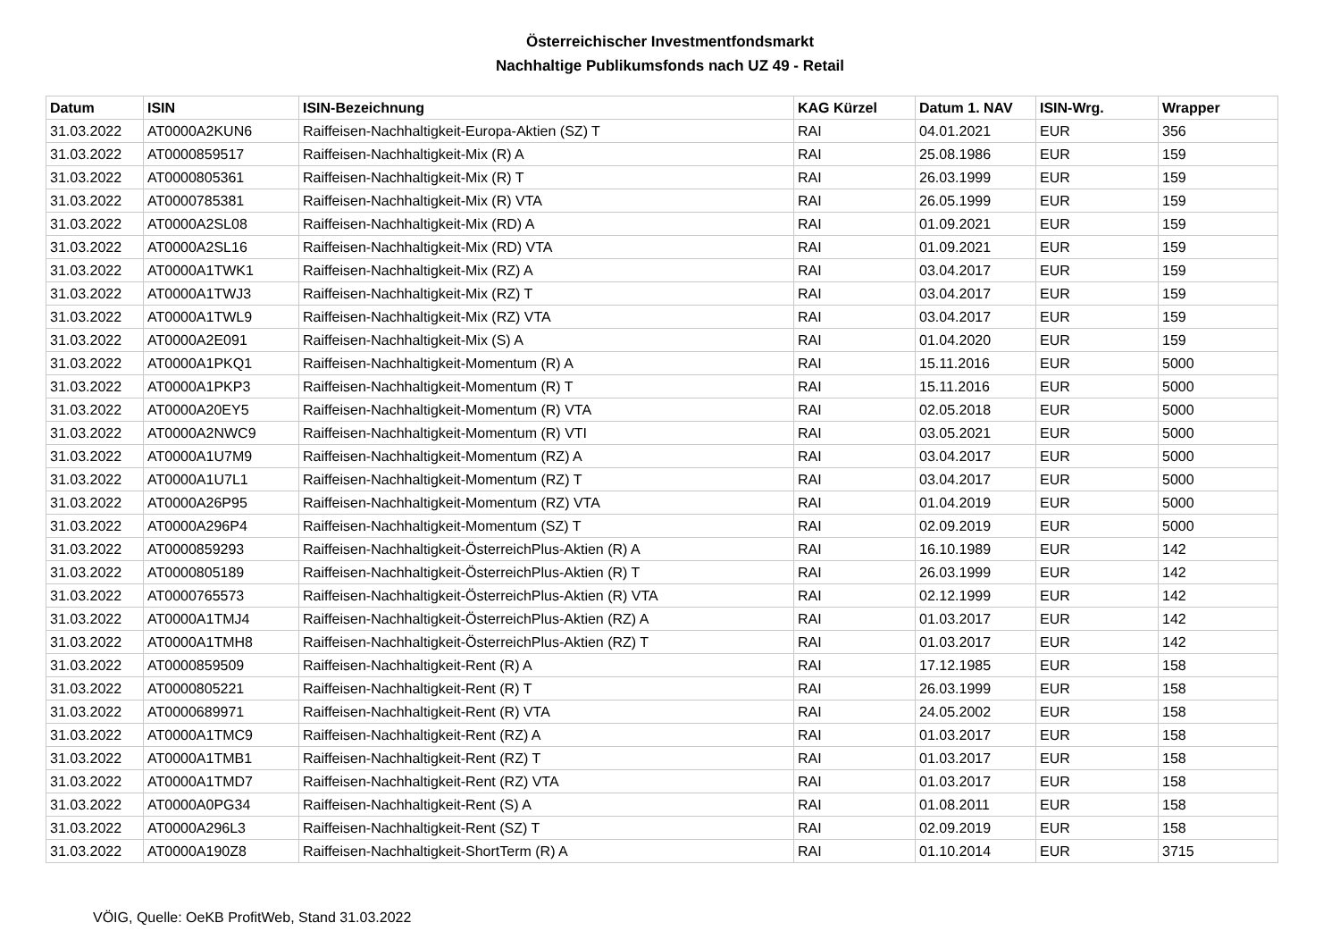Österreichischer Investmentfondsmarkt
Nachhaltige Publikumsfonds nach UZ 49 - Retail
| Datum | ISIN | ISIN-Bezeichnung | KAG Kürzel | Datum 1. NAV | ISIN-Wrg. | Wrapper |
| --- | --- | --- | --- | --- | --- | --- |
| 31.03.2022 | AT0000A2KUN6 | Raiffeisen-Nachhaltigkeit-Europa-Aktien (SZ) T | RAI | 04.01.2021 | EUR | 356 |
| 31.03.2022 | AT0000859517 | Raiffeisen-Nachhaltigkeit-Mix (R) A | RAI | 25.08.1986 | EUR | 159 |
| 31.03.2022 | AT0000805361 | Raiffeisen-Nachhaltigkeit-Mix (R) T | RAI | 26.03.1999 | EUR | 159 |
| 31.03.2022 | AT0000785381 | Raiffeisen-Nachhaltigkeit-Mix (R) VTA | RAI | 26.05.1999 | EUR | 159 |
| 31.03.2022 | AT0000A2SL08 | Raiffeisen-Nachhaltigkeit-Mix (RD) A | RAI | 01.09.2021 | EUR | 159 |
| 31.03.2022 | AT0000A2SL16 | Raiffeisen-Nachhaltigkeit-Mix (RD) VTA | RAI | 01.09.2021 | EUR | 159 |
| 31.03.2022 | AT0000A1TWK1 | Raiffeisen-Nachhaltigkeit-Mix (RZ) A | RAI | 03.04.2017 | EUR | 159 |
| 31.03.2022 | AT0000A1TWJ3 | Raiffeisen-Nachhaltigkeit-Mix (RZ) T | RAI | 03.04.2017 | EUR | 159 |
| 31.03.2022 | AT0000A1TWL9 | Raiffeisen-Nachhaltigkeit-Mix (RZ) VTA | RAI | 03.04.2017 | EUR | 159 |
| 31.03.2022 | AT0000A2E091 | Raiffeisen-Nachhaltigkeit-Mix (S) A | RAI | 01.04.2020 | EUR | 159 |
| 31.03.2022 | AT0000A1PKQ1 | Raiffeisen-Nachhaltigkeit-Momentum (R) A | RAI | 15.11.2016 | EUR | 5000 |
| 31.03.2022 | AT0000A1PKP3 | Raiffeisen-Nachhaltigkeit-Momentum (R) T | RAI | 15.11.2016 | EUR | 5000 |
| 31.03.2022 | AT0000A20EY5 | Raiffeisen-Nachhaltigkeit-Momentum (R) VTA | RAI | 02.05.2018 | EUR | 5000 |
| 31.03.2022 | AT0000A2NWC9 | Raiffeisen-Nachhaltigkeit-Momentum (R) VTI | RAI | 03.05.2021 | EUR | 5000 |
| 31.03.2022 | AT0000A1U7M9 | Raiffeisen-Nachhaltigkeit-Momentum (RZ) A | RAI | 03.04.2017 | EUR | 5000 |
| 31.03.2022 | AT0000A1U7L1 | Raiffeisen-Nachhaltigkeit-Momentum (RZ) T | RAI | 03.04.2017 | EUR | 5000 |
| 31.03.2022 | AT0000A26P95 | Raiffeisen-Nachhaltigkeit-Momentum (RZ) VTA | RAI | 01.04.2019 | EUR | 5000 |
| 31.03.2022 | AT0000A296P4 | Raiffeisen-Nachhaltigkeit-Momentum (SZ) T | RAI | 02.09.2019 | EUR | 5000 |
| 31.03.2022 | AT0000859293 | Raiffeisen-Nachhaltigkeit-ÖsterreichPlus-Aktien (R) A | RAI | 16.10.1989 | EUR | 142 |
| 31.03.2022 | AT0000805189 | Raiffeisen-Nachhaltigkeit-ÖsterreichPlus-Aktien (R) T | RAI | 26.03.1999 | EUR | 142 |
| 31.03.2022 | AT0000765573 | Raiffeisen-Nachhaltigkeit-ÖsterreichPlus-Aktien (R) VTA | RAI | 02.12.1999 | EUR | 142 |
| 31.03.2022 | AT0000A1TMJ4 | Raiffeisen-Nachhaltigkeit-ÖsterreichPlus-Aktien (RZ) A | RAI | 01.03.2017 | EUR | 142 |
| 31.03.2022 | AT0000A1TMH8 | Raiffeisen-Nachhaltigkeit-ÖsterreichPlus-Aktien (RZ) T | RAI | 01.03.2017 | EUR | 142 |
| 31.03.2022 | AT0000859509 | Raiffeisen-Nachhaltigkeit-Rent (R) A | RAI | 17.12.1985 | EUR | 158 |
| 31.03.2022 | AT0000805221 | Raiffeisen-Nachhaltigkeit-Rent (R) T | RAI | 26.03.1999 | EUR | 158 |
| 31.03.2022 | AT0000689971 | Raiffeisen-Nachhaltigkeit-Rent (R) VTA | RAI | 24.05.2002 | EUR | 158 |
| 31.03.2022 | AT0000A1TMC9 | Raiffeisen-Nachhaltigkeit-Rent (RZ) A | RAI | 01.03.2017 | EUR | 158 |
| 31.03.2022 | AT0000A1TMB1 | Raiffeisen-Nachhaltigkeit-Rent (RZ) T | RAI | 01.03.2017 | EUR | 158 |
| 31.03.2022 | AT0000A1TMD7 | Raiffeisen-Nachhaltigkeit-Rent (RZ) VTA | RAI | 01.03.2017 | EUR | 158 |
| 31.03.2022 | AT0000A0PG34 | Raiffeisen-Nachhaltigkeit-Rent (S) A | RAI | 01.08.2011 | EUR | 158 |
| 31.03.2022 | AT0000A296L3 | Raiffeisen-Nachhaltigkeit-Rent (SZ) T | RAI | 02.09.2019 | EUR | 158 |
| 31.03.2022 | AT0000A190Z8 | Raiffeisen-Nachhaltigkeit-ShortTerm (R) A | RAI | 01.10.2014 | EUR | 3715 |
VÖIG, Quelle: OeKB ProfitWeb, Stand 31.03.2022